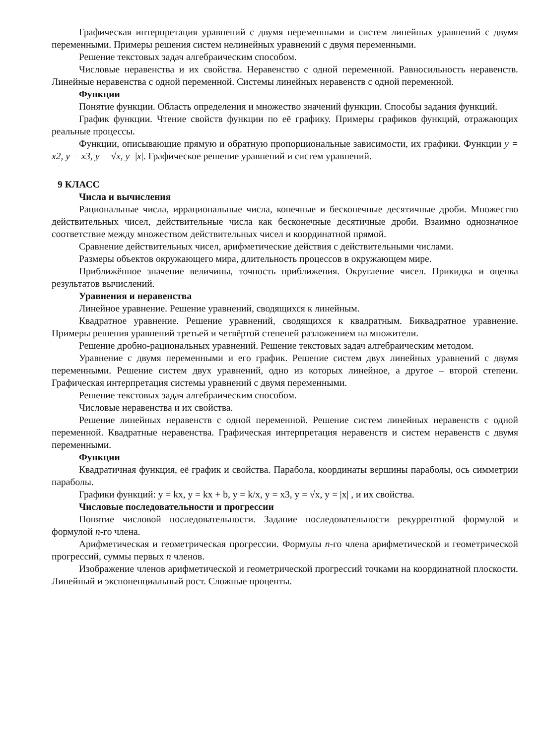Графическая интерпретация уравнений с двумя переменными и систем линейных уравнений с двумя переменными. Примеры решения систем нелинейных уравнений с двумя переменными.
Решение текстовых задач алгебраическим способом.
Числовые неравенства и их свойства. Неравенство с одной переменной. Равносильность неравенств. Линейные неравенства с одной переменной. Системы линейных неравенств с одной переменной.
Функции
Понятие функции. Область определения и множество значений функции. Способы задания функций.
График функции. Чтение свойств функции по её графику. Примеры графиков функций, отражающих реальные процессы.
Функции, описывающие прямую и обратную пропорциональные зависимости, их графики. Функции y = x2, y = x3, y = √x, y=|x|. Графическое решение уравнений и систем уравнений.
9 КЛАСС
Числа и вычисления
Рациональные числа, иррациональные числа, конечные и бесконечные десятичные дроби. Множество действительных чисел, действительные числа как бесконечные десятичные дроби. Взаимно однозначное соответствие между множеством действительных чисел и координатной прямой.
Сравнение действительных чисел, арифметические действия с действительными числами.
Размеры объектов окружающего мира, длительность процессов в окружающем мире.
Приближённое значение величины, точность приближения. Округление чисел. Прикидка и оценка результатов вычислений.
Уравнения и неравенства
Линейное уравнение. Решение уравнений, сводящихся к линейным.
Квадратное уравнение. Решение уравнений, сводящихся к квадратным. Биквадратное уравнение. Примеры решения уравнений третьей и четвёртой степеней разложением на множители.
Решение дробно-рациональных уравнений. Решение текстовых задач алгебраическим методом.
Уравнение с двумя переменными и его график. Решение систем двух линейных уравнений с двумя переменными. Решение систем двух уравнений, одно из которых линейное, а другое – второй степени. Графическая интерпретация системы уравнений с двумя переменными.
Решение текстовых задач алгебраическим способом.
Числовые неравенства и их свойства.
Решение линейных неравенств с одной переменной. Решение систем линейных неравенств с одной переменной. Квадратные неравенства. Графическая интерпретация неравенств и систем неравенств с двумя переменными.
Функции
Квадратичная функция, её график и свойства. Парабола, координаты вершины параболы, ось симметрии параболы.
Графики функций: y = kx, y = kx + b, y = k/x, y = x3, y = √x, y = |x| , и их свойства.
Числовые последовательности и прогрессии
Понятие числовой последовательности. Задание последовательности рекуррентной формулой и формулой n-го члена.
Арифметическая и геометрическая прогрессии. Формулы n-го члена арифметической и геометрической прогрессий, суммы первых n членов.
Изображение членов арифметической и геометрической прогрессий точками на координатной плоскости. Линейный и экспоненциальный рост. Сложные проценты.